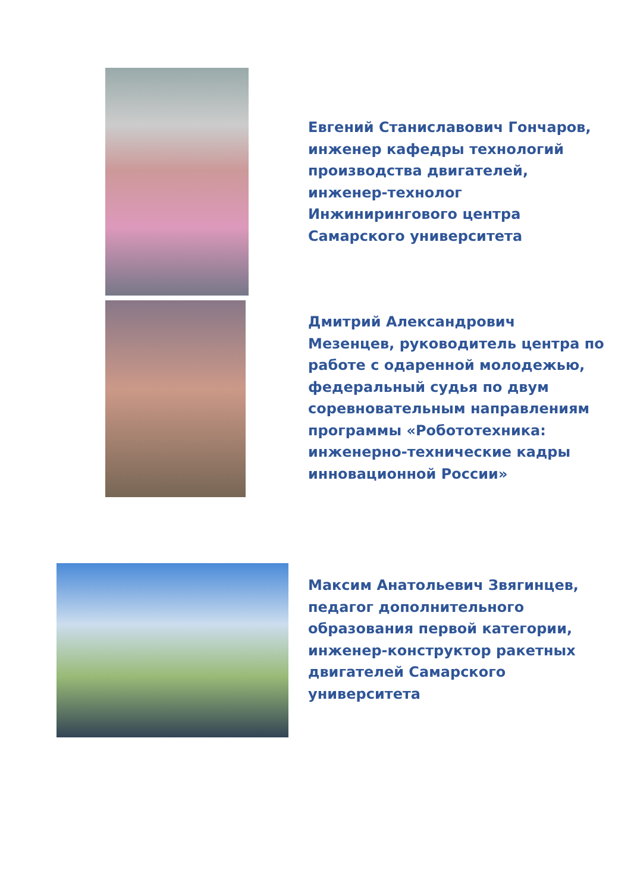Евгений Станиславович Гончаров,
инженер кафедры технологий
производства двигателей,
инженер-технолог
Инжинирингового центра
Самарского университета
Дмитрий Александрович
Мезенцев, руководитель центра по
работе с одаренной молодежью,
федеральный судья по двум
соревновательным направлениям
программы «Робототехника:
инженерно-технические кадры
инновационной России»
Максим Анатольевич Звягинцев,
педагог дополнительного
образования первой категории,
инженер-конструктор ракетных
двигателей Самарского
университета